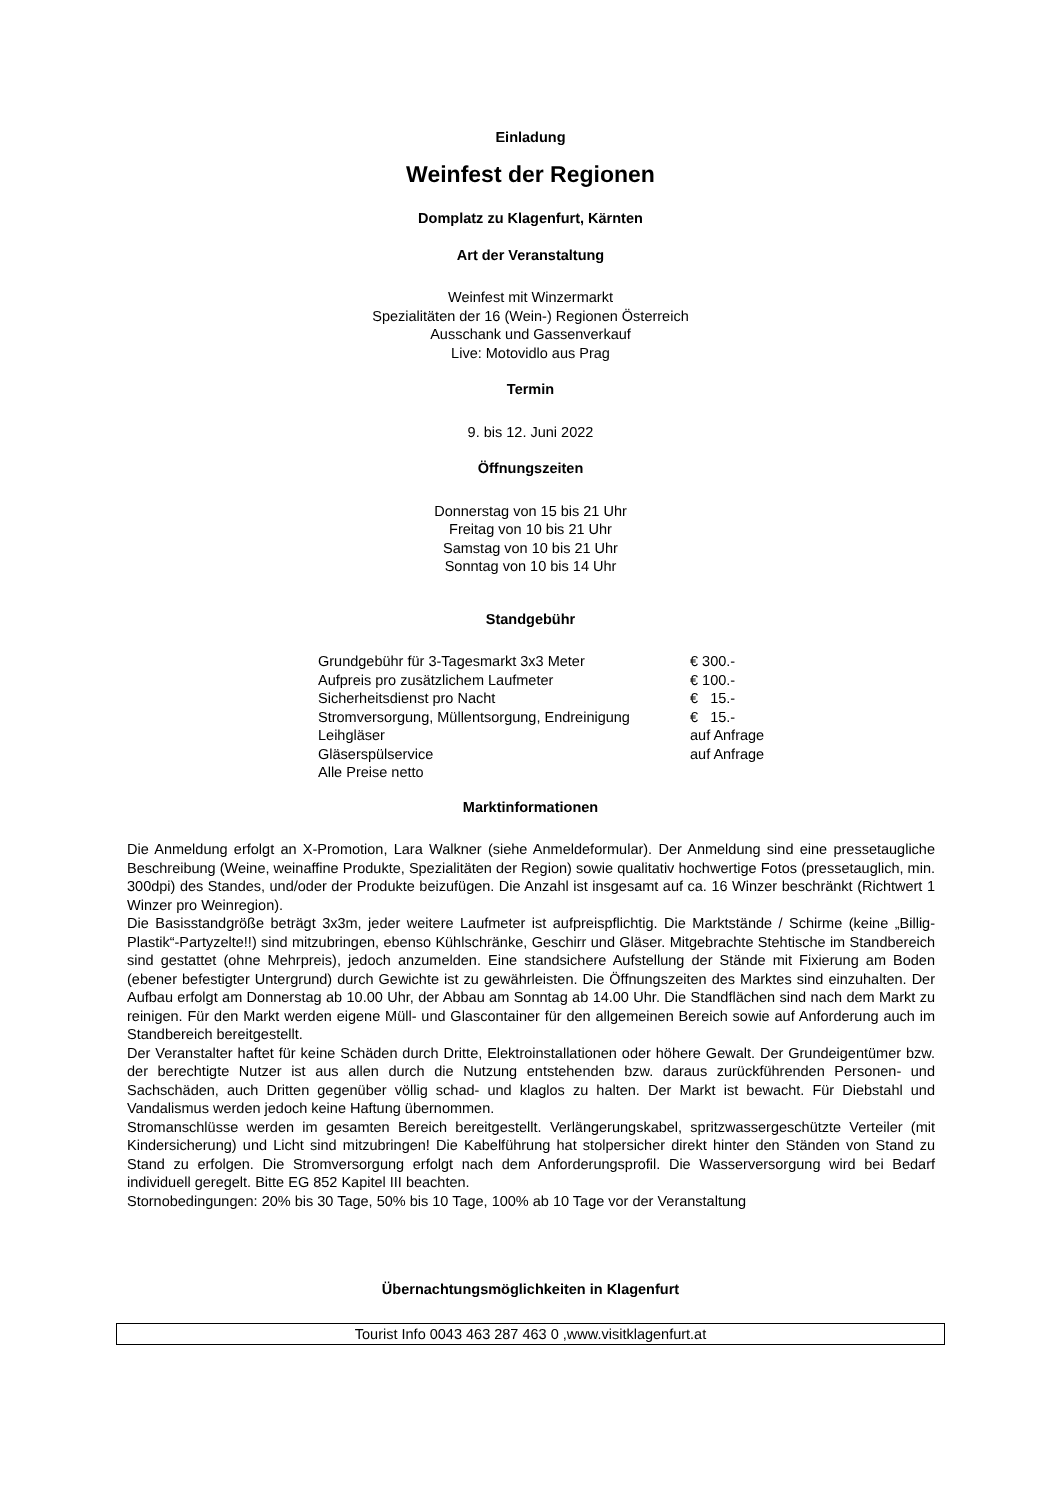Einladung
Weinfest der Regionen
Domplatz zu Klagenfurt, Kärnten
Art der Veranstaltung
Weinfest mit Winzermarkt
Spezialitäten der 16 (Wein-) Regionen Österreich
Ausschank und Gassenverkauf
Live: Motovidlo aus Prag
Termin
9. bis 12. Juni 2022
Öffnungszeiten
Donnerstag von 15 bis 21 Uhr
Freitag von 10 bis 21 Uhr
Samstag von 10 bis 21 Uhr
Sonntag von 10 bis 14 Uhr
Standgebühr
| Grundgebühr für 3-Tagesmarkt 3x3 Meter | € 300.- |
| Aufpreis pro zusätzlichem Laufmeter | € 100.- |
| Sicherheitsdienst pro Nacht | € 15.- |
| Stromversorgung, Müllentsorgung, Endreinigung | € 15.- |
| Leihgläser | auf Anfrage |
| Gläserspülservice | auf Anfrage |
| Alle Preise netto | |
Marktinformationen
Die Anmeldung erfolgt an X-Promotion, Lara Walkner (siehe Anmeldeformular). Der Anmeldung sind eine pressetaugliche Beschreibung (Weine, weinaffine Produkte, Spezialitäten der Region) sowie qualitativ hochwertige Fotos (pressetauglich, min. 300dpi) des Standes, und/oder der Produkte beizufügen. Die Anzahl ist insgesamt auf ca. 16 Winzer beschränkt (Richtwert 1 Winzer pro Weinregion).
Die Basisstandgröße beträgt 3x3m, jeder weitere Laufmeter ist aufpreispflichtig. Die Marktstände / Schirme (keine „Billig-Plastik“-Partyzelte!!) sind mitzubringen, ebenso Kühlschränke, Geschirr und Gläser. Mitgebrachte Stehtische im Standbereich sind gestattet (ohne Mehrpreis), jedoch anzumelden. Eine standsichere Aufstellung der Stände mit Fixierung am Boden (ebener befestigter Untergrund) durch Gewichte ist zu gewährleisten. Die Öffnungszeiten des Marktes sind einzuhalten. Der Aufbau erfolgt am Donnerstag ab 10.00 Uhr, der Abbau am Sonntag ab 14.00 Uhr. Die Standflächen sind nach dem Markt zu reinigen. Für den Markt werden eigene Müll- und Glascontainer für den allgemeinen Bereich sowie auf Anforderung auch im Standbereich bereitgestellt.
Der Veranstalter haftet für keine Schäden durch Dritte, Elektroinstallationen oder höhere Gewalt. Der Grundeigentümer bzw. der berechtigte Nutzer ist aus allen durch die Nutzung entstehenden bzw. daraus zurückführenden Personen- und Sachschäden, auch Dritten gegenüber völlig schad- und klaglos zu halten. Der Markt ist bewacht. Für Diebstahl und Vandalismus werden jedoch keine Haftung übernommen.
Stromanschlüsse werden im gesamten Bereich bereitgestellt. Verlängerungskabel, spritzwassergeschützte Verteiler (mit Kindersicherung) und Licht sind mitzubringen! Die Kabelführung hat stolpersicher direkt hinter den Ständen von Stand zu Stand zu erfolgen. Die Stromversorgung erfolgt nach dem Anforderungsprofil. Die Wasserversorgung wird bei Bedarf individuell geregelt. Bitte EG 852 Kapitel III beachten.
Stornobedingungen: 20% bis 30 Tage, 50% bis 10 Tage, 100% ab 10 Tage vor der Veranstaltung
Übernachtungsmöglichkeiten in Klagenfurt
Tourist Info 0043 463 287 463 0 ,www.visitklagenfurt.at